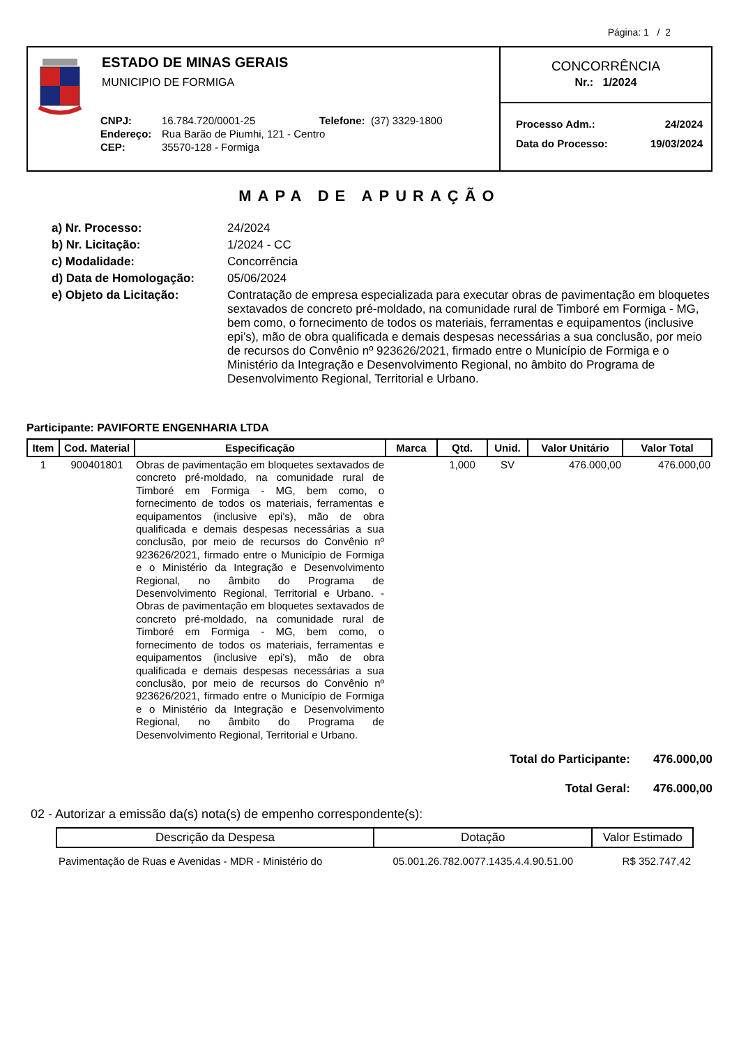Página: 1 / 2
ESTADO DE MINAS GERAIS
MUNICIPIO DE FORMIGA
| CNPJ: | 16.784.720/0001-25 | Telefone: (37) 3329-1800 |
| Endereço: | Rua Barão de Piumhi, 121 - Centro | |
| CEP: | 35570-128 - Formiga | |
CONCORRÊNCIA
Nr.: 1/2024
Processo Adm.: 24/2024
Data do Processo: 19/03/2024
MAPA DE APURAÇÃO
| a) Nr. Processo: | 24/2024 |
| b) Nr. Licitação: | 1/2024 - CC |
| c) Modalidade: | Concorrência |
| d) Data de Homologação: | 05/06/2024 |
| e) Objeto da Licitação: | Contratação de empresa especializada para executar obras de pavimentação em bloquetes sextavados de concreto pré-moldado, na comunidade rural de Timboré em Formiga - MG, bem como, o fornecimento de todos os materiais, ferramentas e equipamentos (inclusive epi’s), mão de obra qualificada e demais despesas necessárias a sua conclusão, por meio de recursos do Convênio nº 923626/2021, firmado entre o Município de Formiga e o Ministério da Integração e Desenvolvimento Regional, no âmbito do Programa de Desenvolvimento Regional, Territorial e Urbano. |
Participante: PAVIFORTE ENGENHARIA LTDA
| Item | Cod. Material | Especificação | Marca | Qtd. | Unid. | Valor Unitário | Valor Total |
| --- | --- | --- | --- | --- | --- | --- | --- |
| 1 | 900401801 | Obras de pavimentação em bloquetes sextavados de concreto pré-moldado, na comunidade rural de Timboré em Formiga - MG, bem como, o fornecimento de todos os materiais, ferramentas e equipamentos (inclusive epi’s), mão de obra qualificada e demais despesas necessárias a sua conclusão, por meio de recursos do Convênio nº 923626/2021, firmado entre o Município de Formiga e o Ministério da Integração e Desenvolvimento Regional, no âmbito do Programa de Desenvolvimento Regional, Territorial e Urbano. - Obras de pavimentação em bloquetes sextavados de concreto pré-moldado, na comunidade rural de Timboré em Formiga - MG, bem como, o fornecimento de todos os materiais, ferramentas e equipamentos (inclusive epi’s), mão de obra qualificada e demais despesas necessárias a sua conclusão, por meio de recursos do Convênio nº 923626/2021, firmado entre o Município de Formiga e o Ministério da Integração e Desenvolvimento Regional, no âmbito do Programa de Desenvolvimento Regional, Territorial e Urbano. | | 1,000 | SV | 476.000,00 | 476.000,00 |
Total do Participante: 476.000,00
Total Geral: 476.000,00
02 - Autorizar a emissão da(s) nota(s) de empenho correspondente(s):
| Descrição da Despesa | Dotação | Valor Estimado |
| --- | --- | --- |
| Pavimentação de Ruas e Avenidas - MDR - Ministério do | 05.001.26.782.0077.1435.4.4.90.51.00 | R$ 352.747,42 |